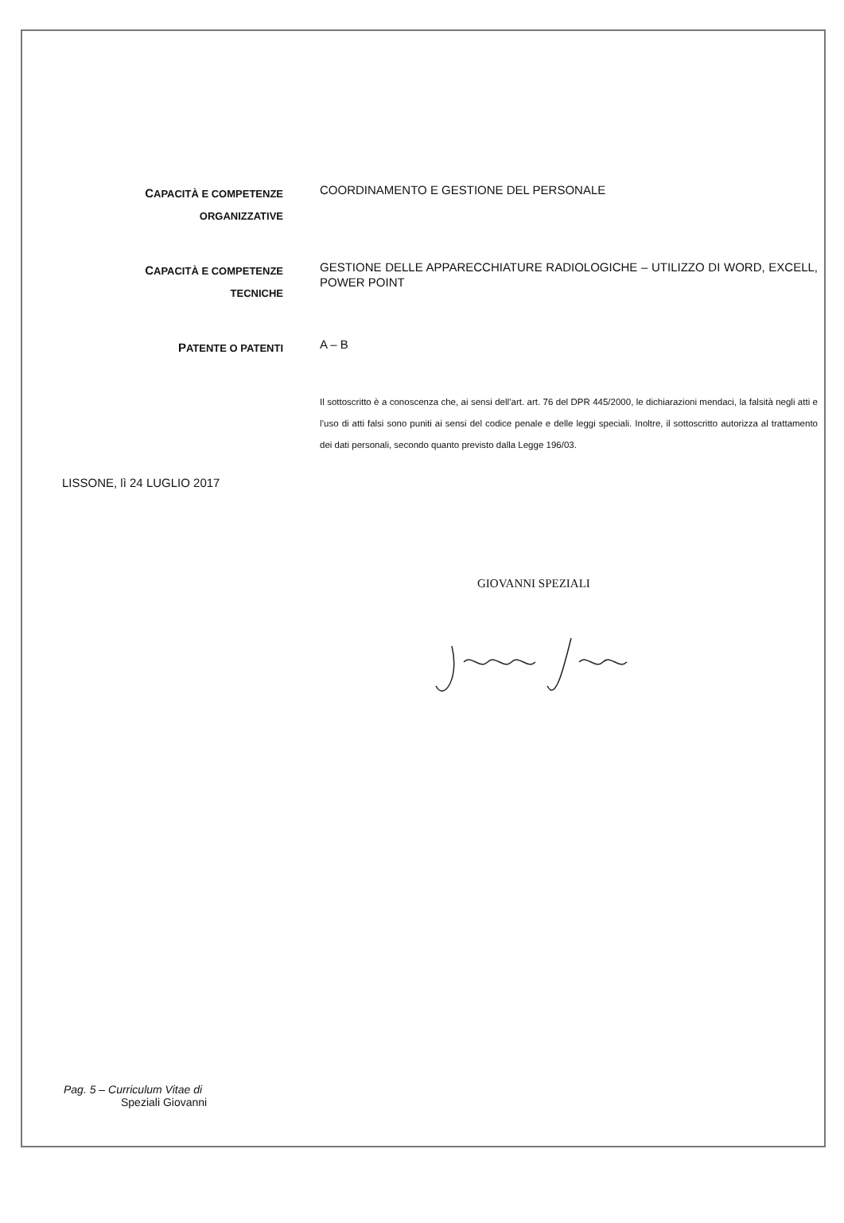CAPACITÀ E COMPETENZE
ORGANIZZATIVE
COORDINAMENTO E GESTIONE DEL PERSONALE
CAPACITÀ E COMPETENZE
TECNICHE
GESTIONE DELLE APPARECCHIATURE RADIOLOGICHE – UTILIZZO DI WORD, EXCELL, POWER POINT
PATENTE O PATENTI
A – B
Il sottoscritto è a conoscenza che, ai sensi dell’art. art. 76 del DPR 445/2000, le dichiarazioni mendaci, la falsità negli atti e l’uso di atti falsi sono puniti ai sensi del codice penale e delle leggi speciali. Inoltre, il sottoscritto autorizza al trattamento dei dati personali, secondo quanto previsto dalla Legge 196/03.
LISSONE, lì 24 LUGLIO 2017
GIOVANNI SPEZIALI
Pag. 5 – Curriculum Vitae di
Speziali Giovanni